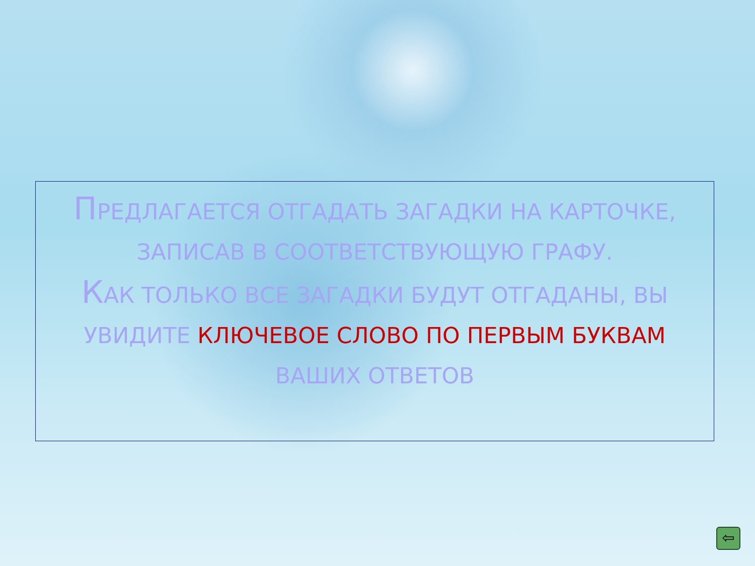ПРЕДЛАГАЕТСЯ ОТГАДАТЬ ЗАГАДКИ НА КАРТОЧКЕ, ЗАПИСАВ В СООТВЕТСТВУЮЩУЮ ГРАФУ.
КАК ТОЛЬКО ВСЕ ЗАГАДКИ БУДУТ ОТГАДАНЫ, ВЫ УВИДИТЕ КЛЮЧЕВОЕ СЛОВО ПО ПЕРВЫМ БУКВАМ ВАШИХ ОТВЕТОВ
⇦